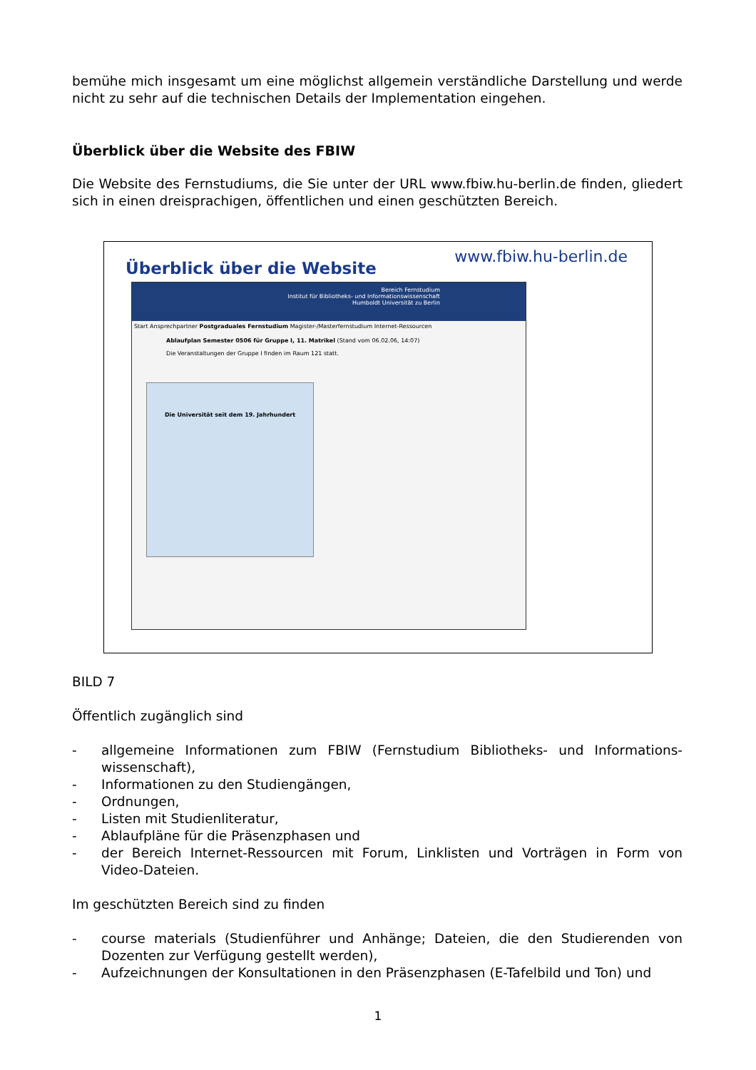bemühe mich insgesamt um eine möglichst allgemein verständliche Darstellung und werde nicht zu sehr auf die technischen Details der Implementation eingehen.
Überblick über die Website des FBIW
Die Website des Fernstudiums, die Sie unter der URL www.fbiw.hu-berlin.de finden, gliedert sich in einen dreisprachigen, öffentlichen und einen geschützten Bereich.
Überblick über die Website
Bereich Fernstudium
Institut für Bibliotheks- und Informationswissenschaft
Humboldt Universität zu Berlin
Start Ansprechpartner Postgraduales Fernstudium Magister-/Masterfernstudium Internet-Ressourcen
Ablaufplan Semester 0506 für Gruppe I, 11. Matrikel (Stand vom 06.02.06, 14:07)
Die Veranstaltungen der Gruppe I finden im Raum 121 statt.
Die Universität seit dem 19. Jahrhundert
www.fbiw.hu-berlin.de
BILD 7
Öffentlich zugänglich sind
- allgemeine Informationen zum FBIW (Fernstudium Bibliotheks- und Informations-wissenschaft),
- Informationen zu den Studiengängen,
- Ordnungen,
- Listen mit Studienliteratur,
- Ablaufpläne für die Präsenzphasen und
- der Bereich Internet-Ressourcen mit Forum, Linklisten und Vorträgen in Form von Video-Dateien.
Im geschützten Bereich sind zu finden
- course materials (Studienführer und Anhänge; Dateien, die den Studierenden von Dozenten zur Verfügung gestellt werden),
- Aufzeichnungen der Konsultationen in den Präsenzphasen (E-Tafelbild und Ton) und
1